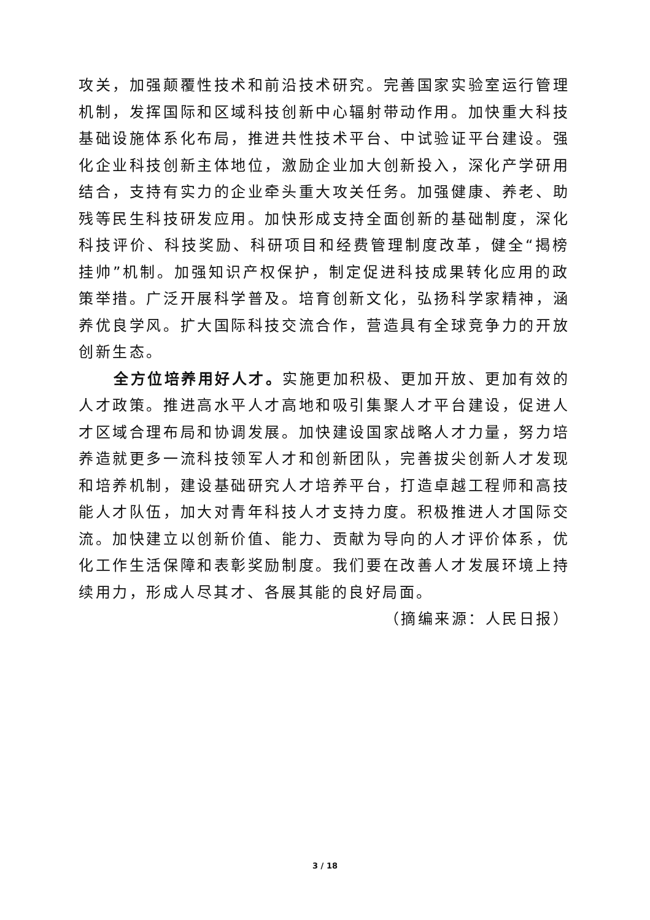攻关，加强颠覆性技术和前沿技术研究。完善国家实验室运行管理机制，发挥国际和区域科技创新中心辐射带动作用。加快重大科技基础设施体系化布局，推进共性技术平台、中试验证平台建设。强化企业科技创新主体地位，激励企业加大创新投入，深化产学研用结合，支持有实力的企业牵头重大攻关任务。加强健康、养老、助残等民生科技研发应用。加快形成支持全面创新的基础制度，深化科技评价、科技奖励、科研项目和经费管理制度改革，健全“揭榜挂帅”机制。加强知识产权保护，制定促进科技成果转化应用的政策举措。广泛开展科学普及。培育创新文化，弘扬科学家精神，涵养优良学风。扩大国际科技交流合作，营造具有全球竞争力的开放创新生态。
全方位培养用好人才。实施更加积极、更加开放、更加有效的人才政策。推进高水平人才高地和吸引集聚人才平台建设，促进人才区域合理布局和协调发展。加快建设国家战略人才力量，努力培养造就更多一流科技领军人才和创新团队，完善拔尖创新人才发现和培养机制，建设基础研究人才培养平台，打造卓越工程师和高技能人才队伍，加大对青年科技人才支持力度。积极推进人才国际交流。加快建立以创新价值、能力、贡献为导向的人才评价体系，优化工作生活保障和表彰奖励制度。我们要在改善人才发展环境上持续用力，形成人尽其才、各展其能的良好局面。
（摘编来源：人民日报）
3 / 18